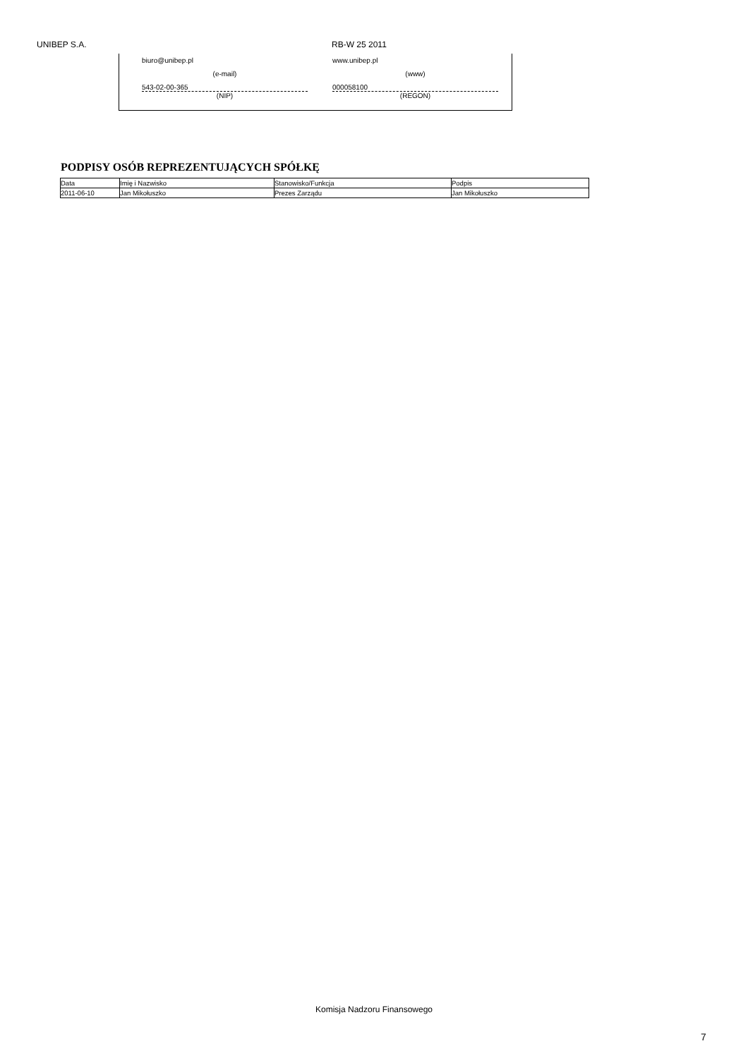UNIBEP S.A. RB-W 25 2011
biuro@unibep.pl www.unibep.pl
(e-mail) (www)
543-02-00-365 000058100
(NIP) (REGON)
PODPISY OSÓB REPREZENTUJĄCYCH SPÓŁKĘ
| Data | Imię i Nazwisko | Stanowisko/Funkcja | Podpis |
| --- | --- | --- | --- |
| 2011-06-10 | Jan Mikołuszko | Prezes Zarządu | Jan Mikołuszko |
Komisja Nadzoru Finansowego
7